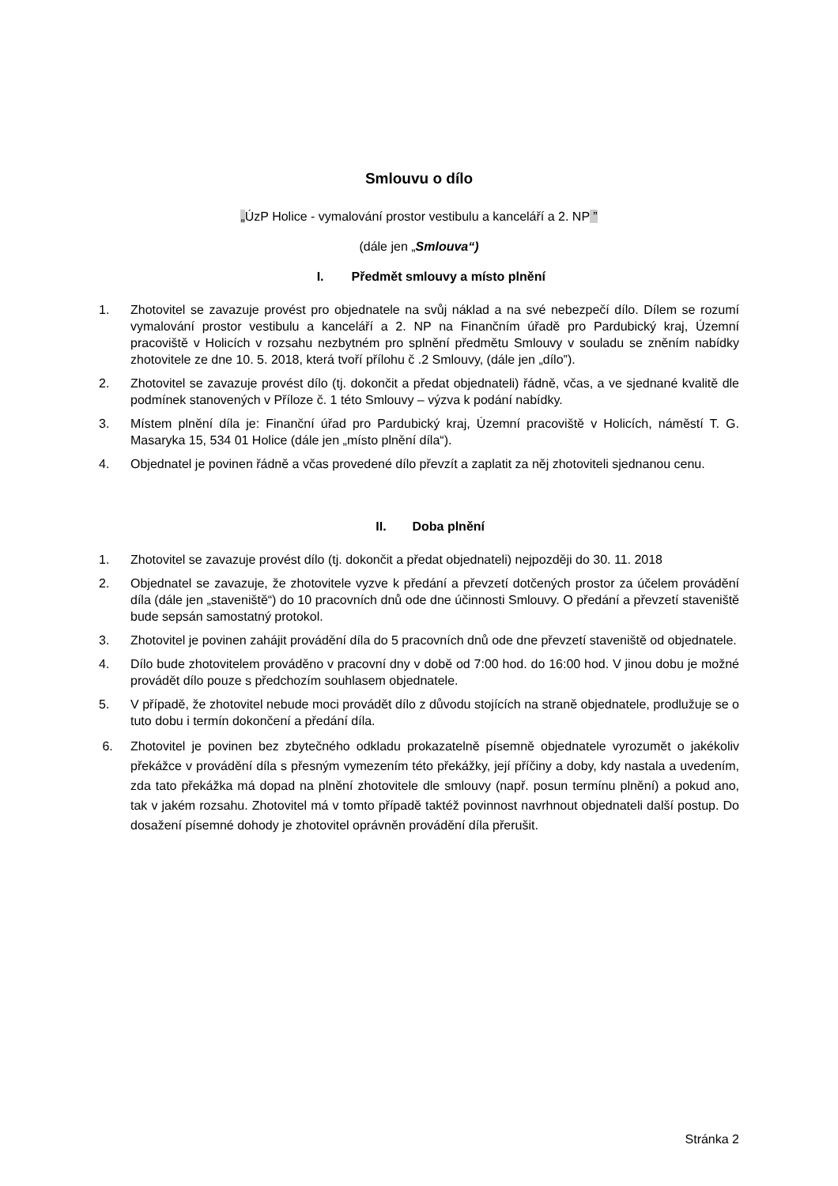Smlouvu o dílo
„ÚzP Holice - vymalování prostor vestibulu a kanceláří a 2. NP ”
(dále jen „Smlouva“)
I. Předmět smlouvy a místo plnění
1. Zhotovitel se zavazuje provést pro objednatele na svůj náklad a na své nebezpečí dílo. Dílem se rozumí vymalování prostor vestibulu a kanceláří a 2. NP na Finančním úřadě pro Pardubický kraj, Územní pracoviště v Holicích v rozsahu nezbytném pro splnění předmětu Smlouvy v souladu se zněním nabídky zhotovitele ze dne 10. 5. 2018, která tvoří přílohu č .2 Smlouvy, (dále jen „dílo”).
2. Zhotovitel se zavazuje provést dílo (tj. dokončit a předat objednateli) řádně, včas, a ve sjednané kvalitě dle podmínek stanovených v Příloze č. 1 této Smlouvy – výzva k podání nabídky.
3. Místem plnění díla je: Finanční úřad pro Pardubický kraj, Územní pracoviště v Holicích, náměstí T. G. Masaryka 15, 534 01 Holice (dále jen „místo plnění díla“).
4. Objednatel je povinen řádně a včas provedené dílo převzít a zaplatit za něj zhotoviteli sjednanou cenu.
II. Doba plnění
1. Zhotovitel se zavazuje provést dílo (tj. dokončit a předat objednateli) nejpozději do 30. 11. 2018
2. Objednatel se zavazuje, že zhotovitele vyzve k předání a převzetí dotčených prostor za účelem provádění díla (dále jen „staveniště“) do 10 pracovních dnů ode dne účinnosti Smlouvy. O předání a převzetí staveniště bude sepsán samostatný protokol.
3. Zhotovitel je povinen zahájit provádění díla do 5 pracovních dnů ode dne převzetí staveniště od objednatele.
4. Dílo bude zhotovitelem prováděno v pracovní dny v době od 7:00 hod. do 16:00 hod. V jinou dobu je možné provádět dílo pouze s předchozím souhlasem objednatele.
5. V případě, že zhotovitel nebude moci provádět dílo z důvodu stojících na straně objednatele, prodlužuje se o tuto dobu i termín dokončení a předání díla.
6. Zhotovitel je povinen bez zbytečného odkladu prokazatelně písemně objednatele vyrozumět o jakékoliv překážce v provádění díla s přesným vymezením této překážky, její příčiny a doby, kdy nastala a uvedením, zda tato překážka má dopad na plnění zhotovitele dle smlouvy (např. posun termínu plnění) a pokud ano, tak v jakém rozsahu. Zhotovitel má v tomto případě taktéž povinnost navrhnout objednateli další postup. Do dosažení písemné dohody je zhotovitel oprávněn provádění díla přerušit.
Stránka 2